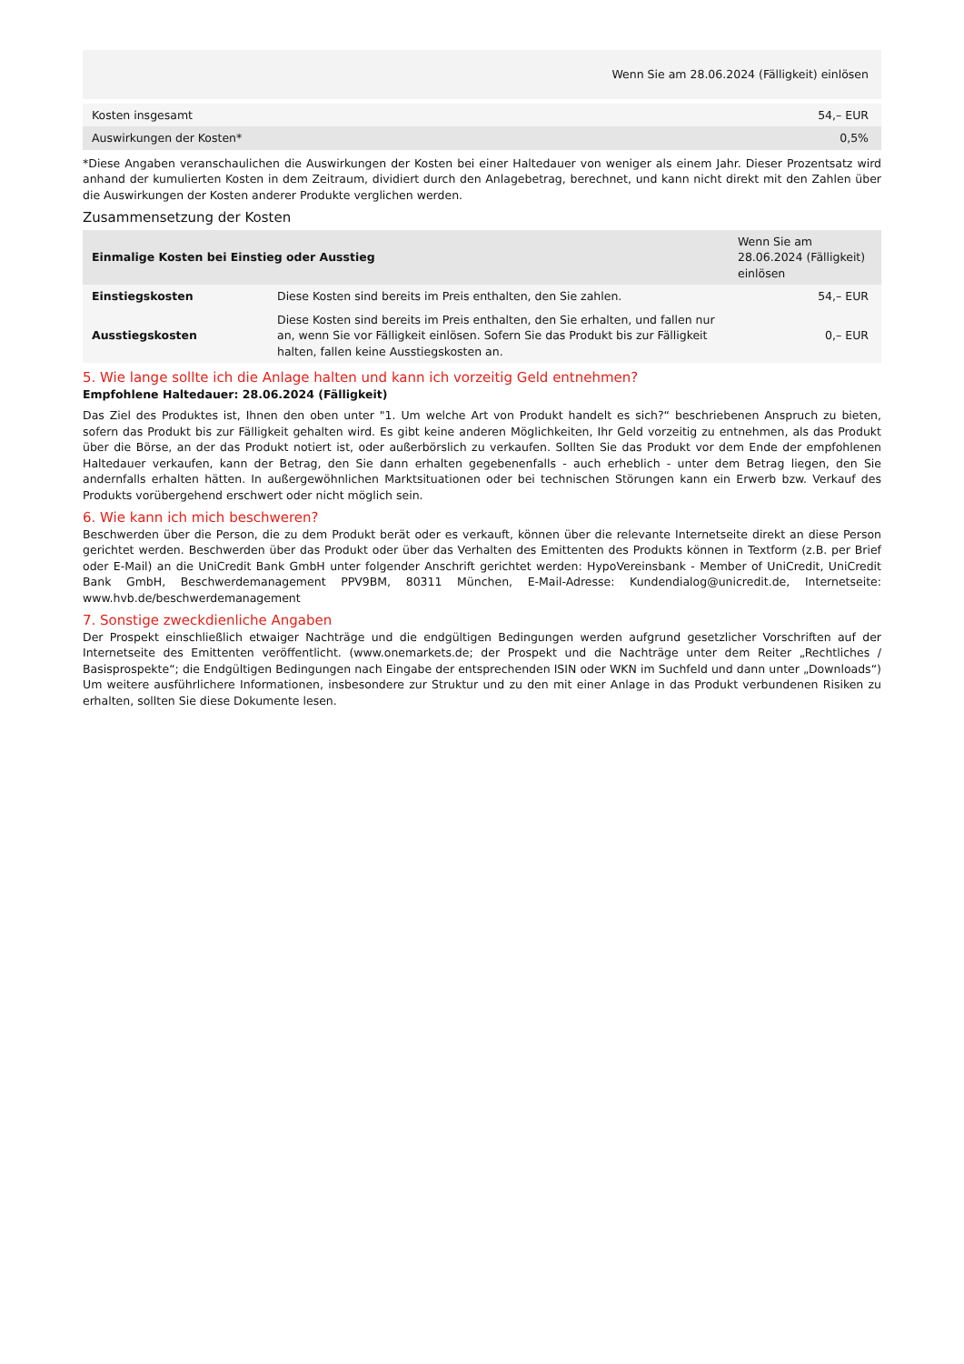| Wenn Sie am 28.06.2024 (Fälligkeit) einlösen | |
| --- | --- |
| Kosten insgesamt | 54,– EUR |
| Auswirkungen der Kosten* | 0,5% |
*Diese Angaben veranschaulichen die Auswirkungen der Kosten bei einer Haltedauer von weniger als einem Jahr. Dieser Prozentsatz wird anhand der kumulierten Kosten in dem Zeitraum, dividiert durch den Anlagebetrag, berechnet, und kann nicht direkt mit den Zahlen über die Auswirkungen der Kosten anderer Produkte verglichen werden.
Zusammensetzung der Kosten
| Einmalige Kosten bei Einstieg oder Ausstieg | | Wenn Sie am 28.06.2024 (Fälligkeit) einlösen |
| --- | --- | --- |
| Einstiegskosten | Diese Kosten sind bereits im Preis enthalten, den Sie zahlen. | 54,– EUR |
| Ausstiegskosten | Diese Kosten sind bereits im Preis enthalten, den Sie erhalten, und fallen nur an, wenn Sie vor Fälligkeit einlösen. Sofern Sie das Produkt bis zur Fälligkeit halten, fallen keine Ausstiegskosten an. | 0,– EUR |
5. Wie lange sollte ich die Anlage halten und kann ich vorzeitig Geld entnehmen?
Empfohlene Haltedauer: 28.06.2024 (Fälligkeit)
Das Ziel des Produktes ist, Ihnen den oben unter "1. Um welche Art von Produkt handelt es sich?“ beschriebenen Anspruch zu bieten, sofern das Produkt bis zur Fälligkeit gehalten wird. Es gibt keine anderen Möglichkeiten, Ihr Geld vorzeitig zu entnehmen, als das Produkt über die Börse, an der das Produkt notiert ist, oder außerbörslich zu verkaufen. Sollten Sie das Produkt vor dem Ende der empfohlenen Haltedauer verkaufen, kann der Betrag, den Sie dann erhalten gegebenenfalls - auch erheblich - unter dem Betrag liegen, den Sie andernfalls erhalten hätten. In außergewöhnlichen Marktsituationen oder bei technischen Störungen kann ein Erwerb bzw. Verkauf des Produkts vorübergehend erschwert oder nicht möglich sein.
6. Wie kann ich mich beschweren?
Beschwerden über die Person, die zu dem Produkt berät oder es verkauft, können über die relevante Internetseite direkt an diese Person gerichtet werden. Beschwerden über das Produkt oder über das Verhalten des Emittenten des Produkts können in Textform (z.B. per Brief oder E-Mail) an die UniCredit Bank GmbH unter folgender Anschrift gerichtet werden: HypoVereinsbank - Member of UniCredit, UniCredit Bank GmbH, Beschwerdemanagement PPV9BM, 80311 München, E-Mail-Adresse: Kundendialog@unicredit.de, Internetseite: www.hvb.de/beschwerdemanagement
7. Sonstige zweckdienliche Angaben
Der Prospekt einschließlich etwaiger Nachträge und die endgültigen Bedingungen werden aufgrund gesetzlicher Vorschriften auf der Internetseite des Emittenten veröffentlicht. (www.onemarkets.de; der Prospekt und die Nachträge unter dem Reiter „Rechtliches / Basisprospekte“; die Endgültigen Bedingungen nach Eingabe der entsprechenden ISIN oder WKN im Suchfeld und dann unter „Downloads“) Um weitere ausführlichere Informationen, insbesondere zur Struktur und zu den mit einer Anlage in das Produkt verbundenen Risiken zu erhalten, sollten Sie diese Dokumente lesen.